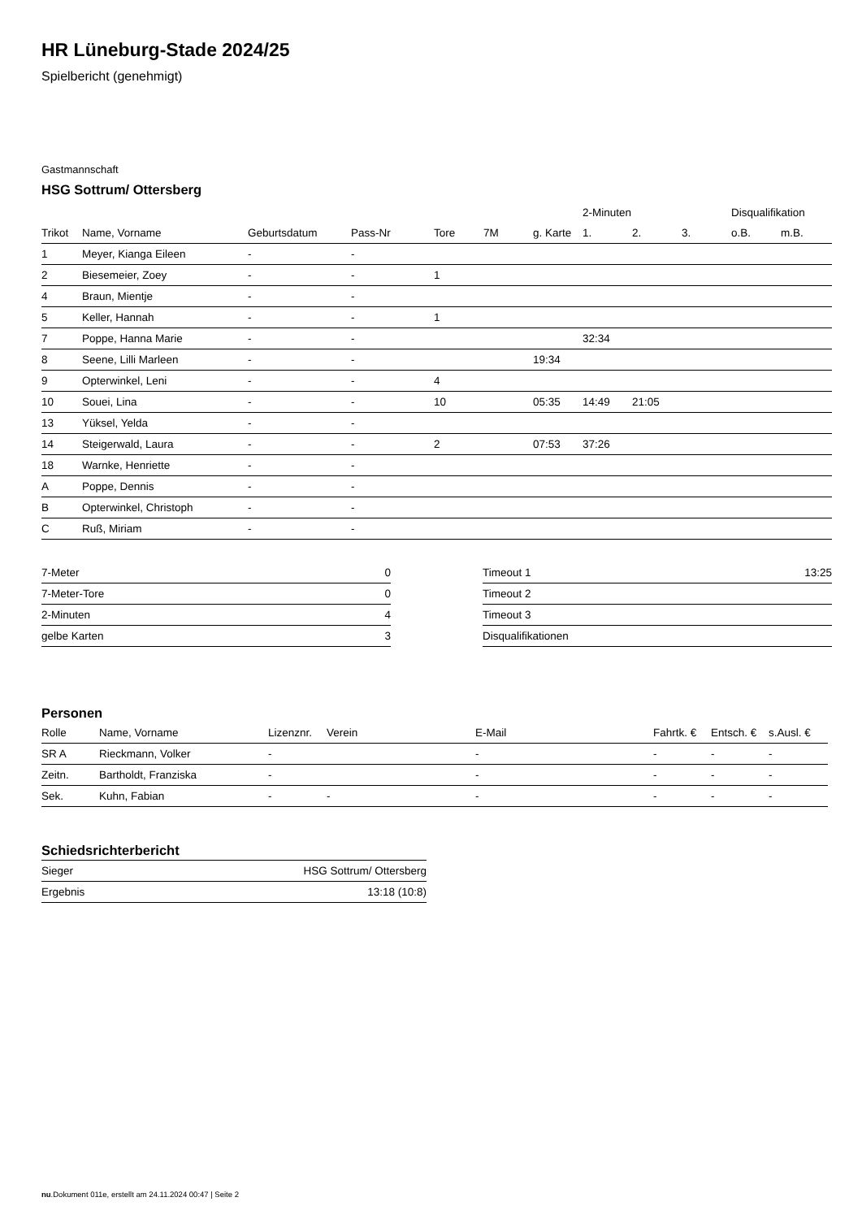HR Lüneburg-Stade 2024/25
Spielbericht (genehmigt)
Gastmannschaft
HSG Sottrum/ Ottersberg
| | | | | | | | 2-Minuten | | | Disqualifikation | |
| --- | --- | --- | --- | --- | --- | --- | --- | --- | --- | --- | --- |
| Trikot | Name, Vorname | Geburtsdatum | Pass-Nr | Tore | 7M | g. Karte | 1. | 2. | 3. | o.B. | m.B. |
| 1 | Meyer, Kianga Eileen | - | - | | | | | | | | |
| 2 | Biesemeier, Zoey | - | - | 1 | | | | | | | |
| 4 | Braun, Mientje | - | - | | | | | | | | |
| 5 | Keller, Hannah | - | - | 1 | | | | | | | |
| 7 | Poppe, Hanna Marie | - | - | | | | 32:34 | | | | |
| 8 | Seene, Lilli Marleen | - | - | | | 19:34 | | | | | |
| 9 | Opterwinkel, Leni | - | - | 4 | | | | | | | |
| 10 | Souei, Lina | - | - | 10 | | 05:35 | 14:49 | 21:05 | | | |
| 13 | Yüksel, Yelda | - | - | | | | | | | | |
| 14 | Steigerwald, Laura | - | - | 2 | | 07:53 | 37:26 | | | | |
| 18 | Warnke, Henriette | - | - | | | | | | | | |
| A | Poppe, Dennis | - | - | | | | | | | | |
| B | Opterwinkel, Christoph | - | - | | | | | | | | |
| C | Ruß, Miriam | - | - | | | | | | | | |
| 7-Meter | 0 |
| 7-Meter-Tore | 0 |
| 2-Minuten | 4 |
| gelbe Karten | 3 |
| Timeout 1 | 13:25 |
| Timeout 2 | |
| Timeout 3 | |
| Disqualifikationen | |
Personen
| Rolle | Name, Vorname | Lizenznr. | Verein | E-Mail | Fahrtk. € | Entsch. € | s.Ausl. € |
| --- | --- | --- | --- | --- | --- | --- | --- |
| SR A | Rieckmann, Volker | - | | - | - | - | - |
| Zeitn. | Bartholdt, Franziska | - | | - | - | - | - |
| Sek. | Kuhn, Fabian | - | - | - | - | - | - |
Schiedsrichterbericht
| Sieger | HSG Sottrum/ Ottersberg |
| Ergebnis | 13:18 (10:8) |
nu.Dokument 011e, erstellt am 24.11.2024 00:47 | Seite 2